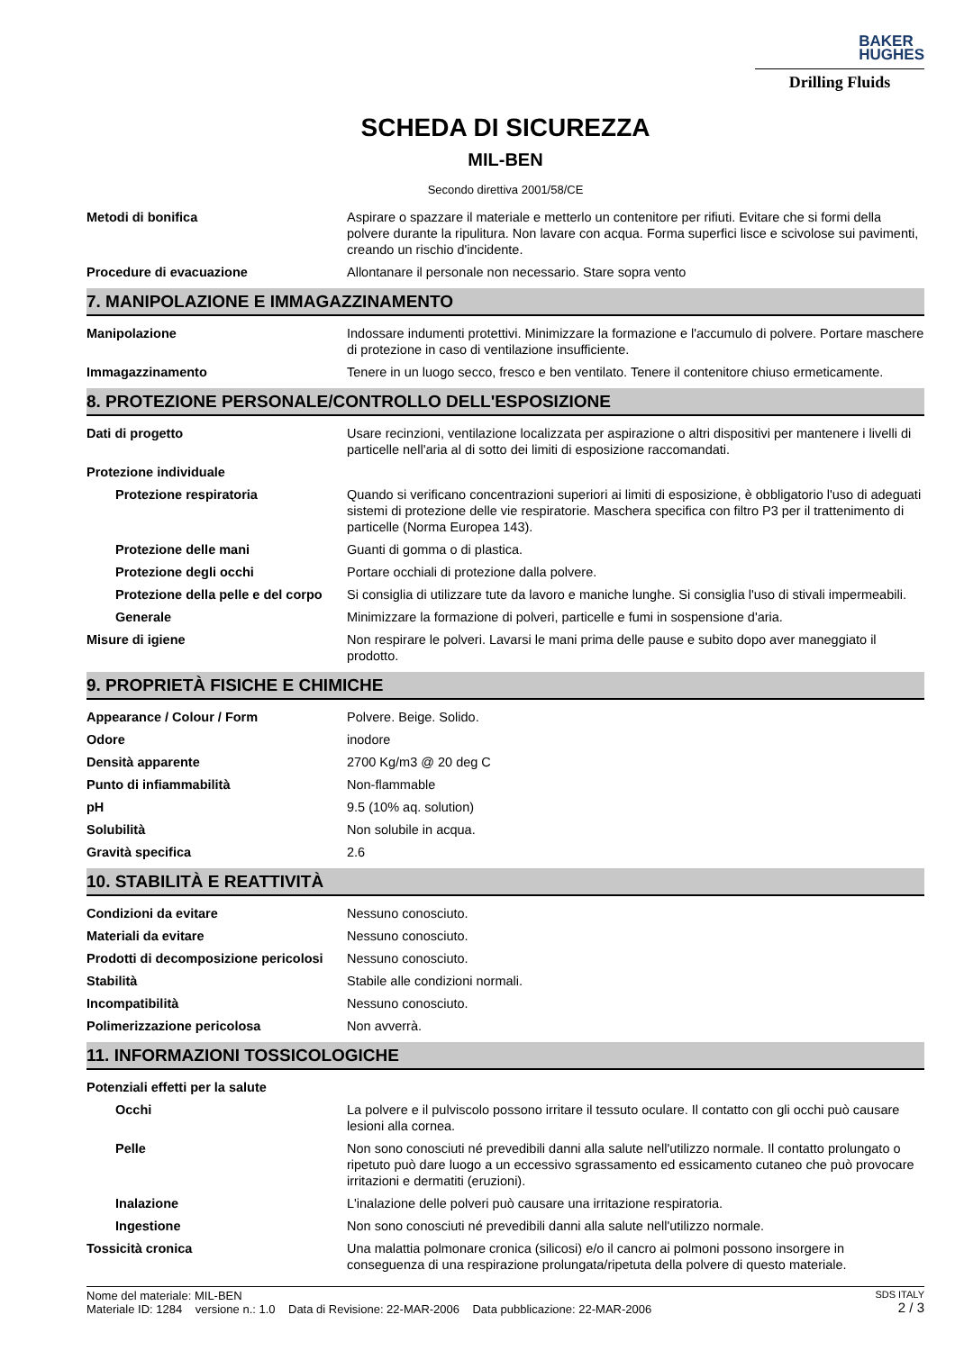BAKER
HUGHES
Drilling Fluids
SCHEDA DI SICUREZZA
MIL-BEN
Secondo direttiva 2001/58/CE
| Metodi di bonifica | Aspirare o spazzare il materiale e metterlo un contenitore per rifiuti. Evitare che si formi della polvere durante la ripulitura. Non lavare con acqua. Forma superfici lisce e scivolose sui pavimenti, creando un rischio d'incidente. |
| Procedure di evacuazione | Allontanare il personale non necessario. Stare sopra vento |
7. MANIPOLAZIONE E IMMAGAZZINAMENTO
| Manipolazione | Indossare indumenti protettivi. Minimizzare la formazione e l'accumulo di polvere. Portare maschere di protezione in caso di ventilazione insufficiente. |
| Immagazzinamento | Tenere in un luogo secco, fresco e ben ventilato. Tenere il contenitore chiuso ermeticamente. |
8. PROTEZIONE PERSONALE/CONTROLLO DELL'ESPOSIZIONE
| Dati di progetto | Usare recinzioni, ventilazione localizzata per aspirazione o altri dispositivi per mantenere i livelli di particelle nell'aria al di sotto dei limiti di esposizione raccomandati. |
| Protezione individuale | |
| Protezione respiratoria | Quando si verificano concentrazioni superiori ai limiti di esposizione, è obbligatorio l'uso di adeguati sistemi di protezione delle vie respiratorie. Maschera specifica con filtro P3 per il trattenimento di particelle (Norma Europea 143). |
| Protezione delle mani | Guanti di gomma o di plastica. |
| Protezione degli occhi | Portare occhiali di protezione dalla polvere. |
| Protezione della pelle e del corpo | Si consiglia di utilizzare tute da lavoro e maniche lunghe. Si consiglia l'uso di stivali impermeabili. |
| Generale | Minimizzare la formazione di polveri, particelle e fumi in sospensione d'aria. |
| Misure di igiene | Non respirare le polveri. Lavarsi le mani prima delle pause e subito dopo aver maneggiato il prodotto. |
9. PROPRIETÀ FISICHE E CHIMICHE
| Appearance / Colour / Form | Polvere. Beige. Solido. |
| Odore | inodore |
| Densità apparente | 2700 Kg/m3 @ 20 deg C |
| Punto di infiammabilità | Non-flammable |
| pH | 9.5 (10% aq. solution) |
| Solubilità | Non solubile in acqua. |
| Gravità specifica | 2.6 |
10. STABILITÀ E REATTIVITÀ
| Condizioni da evitare | Nessuno conosciuto. |
| Materiali da evitare | Nessuno conosciuto. |
| Prodotti di decomposizione pericolosi | Nessuno conosciuto. |
| Stabilità | Stabile alle condizioni normali. |
| Incompatibilità | Nessuno conosciuto. |
| Polimerizzazione pericolosa | Non avverrà. |
11. INFORMAZIONI TOSSICOLOGICHE
| Potenziali effetti per la salute | |
| Occhi | La polvere e il pulviscolo possono irritare il tessuto oculare. Il contatto con gli occhi può causare lesioni alla cornea. |
| Pelle | Non sono conosciuti né prevedibili danni alla salute nell'utilizzo normale. Il contatto prolungato o ripetuto può dare luogo a un eccessivo sgrassamento ed essicamento cutaneo che può provocare irritazioni e dermatiti (eruzioni). |
| Inalazione | L'inalazione delle polveri può causare una irritazione respiratoria. |
| Ingestione | Non sono conosciuti né prevedibili danni alla salute nell'utilizzo normale. |
| Tossicità cronica | Una malattia polmonare cronica (silicosi) e/o il cancro ai polmoni possono insorgere in conseguenza di una respirazione prolungata/ripetuta della polvere di questo materiale. |
Nome del materiale: MIL-BEN
Materiale ID: 1284 versione n.: 1.0 Data di Revisione: 22-MAR-2006 Data pubblicazione: 22-MAR-2006
SDS ITALY
2 / 3